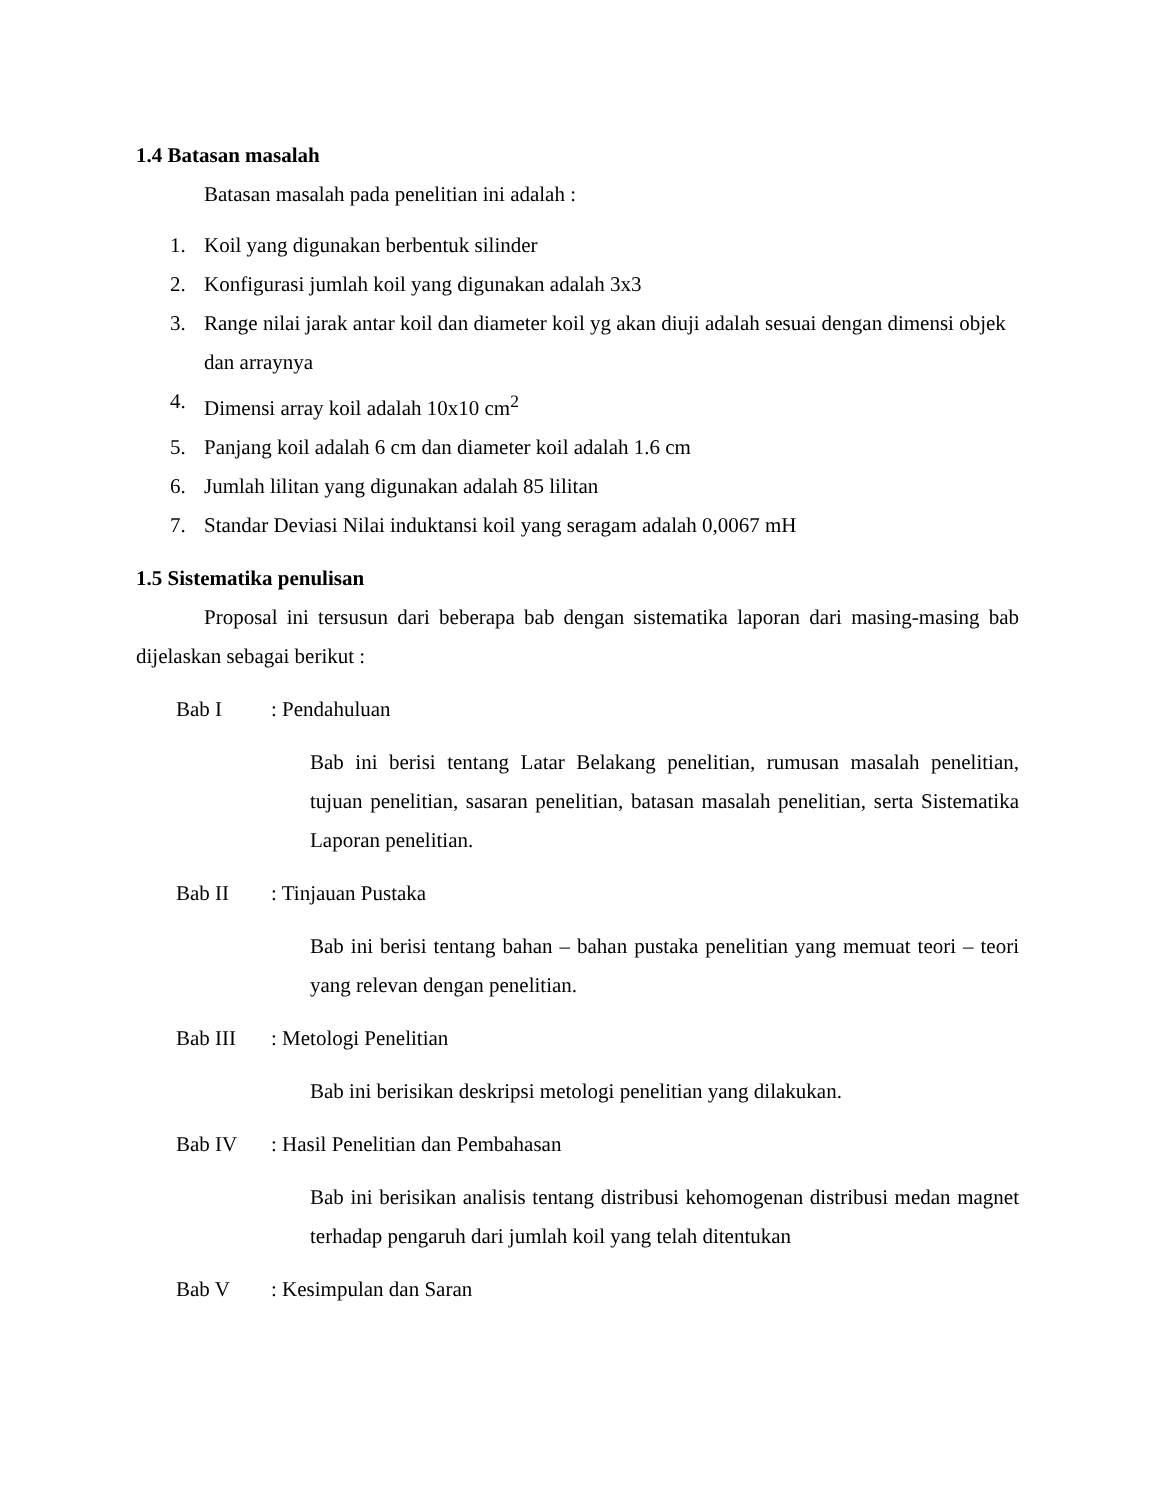1.4 Batasan masalah
Batasan masalah pada penelitian ini adalah :
1. Koil yang digunakan berbentuk silinder
2. Konfigurasi jumlah koil yang digunakan adalah 3x3
3. Range nilai jarak antar koil dan diameter koil yg akan diuji adalah sesuai dengan dimensi objek dan arraynya
4. Dimensi array koil adalah 10x10 cm<sup>2</sup>
5. Panjang koil adalah 6 cm dan diameter koil adalah 1.6 cm
6. Jumlah lilitan yang digunakan adalah 85 lilitan
7. Standar Deviasi Nilai induktansi koil yang seragam adalah 0,0067 mH
1.5 Sistematika penulisan
Proposal ini tersusun dari beberapa bab dengan sistematika laporan dari masing-masing bab dijelaskan sebagai berikut :
Bab I: Pendahuluan
Bab ini berisi tentang Latar Belakang penelitian, rumusan masalah penelitian, tujuan penelitian, sasaran penelitian, batasan masalah penelitian, serta Sistematika Laporan penelitian.
Bab II: Tinjauan Pustaka
Bab ini berisi tentang bahan – bahan pustaka penelitian yang memuat teori – teori yang relevan dengan penelitian.
Bab III: Metologi Penelitian
Bab ini berisikan deskripsi metologi penelitian yang dilakukan.
Bab IV: Hasil Penelitian dan Pembahasan
Bab ini berisikan analisis tentang distribusi kehomogenan distribusi medan magnet terhadap pengaruh dari jumlah koil yang telah ditentukan
Bab V: Kesimpulan dan Saran